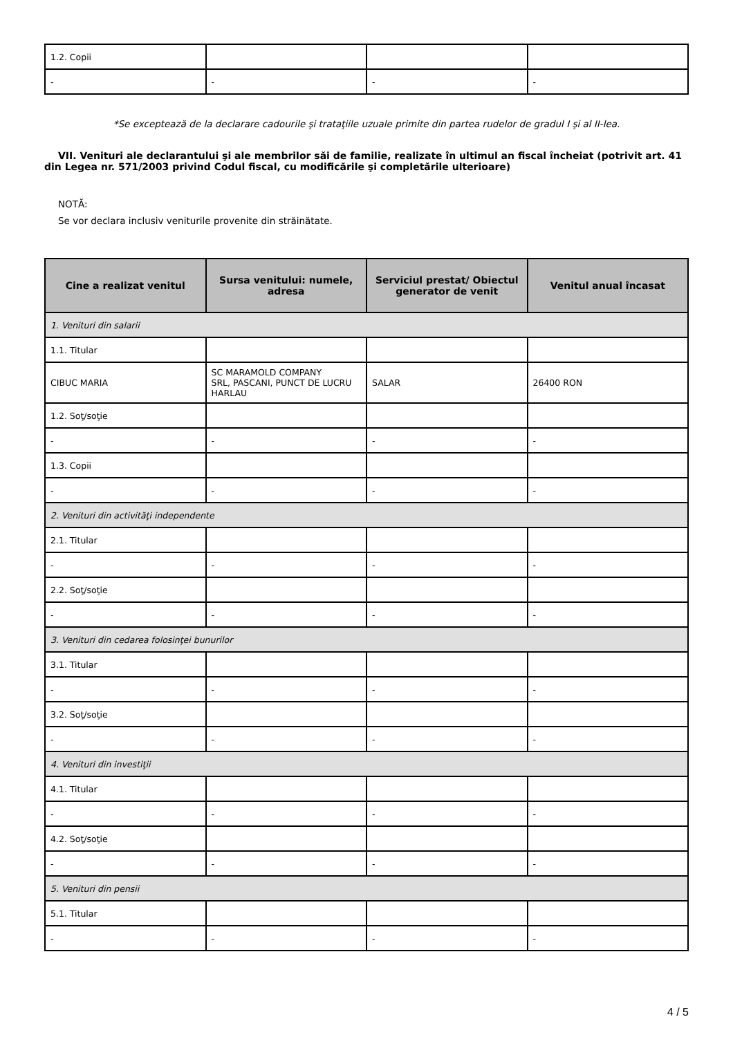| 1.2. Copii | | | |
| - | - | - | - |
*Se exceptează de la declarare cadourile şi trataţiile uzuale primite din partea rudelor de gradul I şi al II-lea.
VII. Venituri ale declarantului şi ale membrilor săi de familie, realizate în ultimul an fiscal încheiat (potrivit art. 41 din Legea nr. 571/2003 privind Codul fiscal, cu modificările şi completările ulterioare)
NOTĂ:
Se vor declara inclusiv veniturile provenite din străinătate.
| Cine a realizat venitul | Sursa venitului: numele, adresa | Serviciul prestat/ Obiectul generator de venit | Venitul anual încasat |
| --- | --- | --- | --- |
| 1. Venituri din salarii | | | |
| 1.1. Titular | | | |
| CIBUC MARIA | SC MARAMOLD COMPANY SRL, PASCANI, PUNCT DE LUCRU HARLAU | SALAR | 26400 RON |
| 1.2. Soţ/soţie | | | |
| - | - | - | - |
| 1.3. Copii | | | |
| - | - | - | - |
| 2. Venituri din activităţi independente | | | |
| 2.1. Titular | | | |
| - | - | - | - |
| 2.2. Soţ/soţie | | | |
| - | - | - | - |
| 3. Venituri din cedarea folosinţei bunurilor | | | |
| 3.1. Titular | | | |
| - | - | - | - |
| 3.2. Soţ/soţie | | | |
| - | - | - | - |
| 4. Venituri din investiţii | | | |
| 4.1. Titular | | | |
| - | - | - | - |
| 4.2. Soţ/soţie | | | |
| - | - | - | - |
| 5. Venituri din pensii | | | |
| 5.1. Titular | | | |
| - | - | - | - |
4 / 5